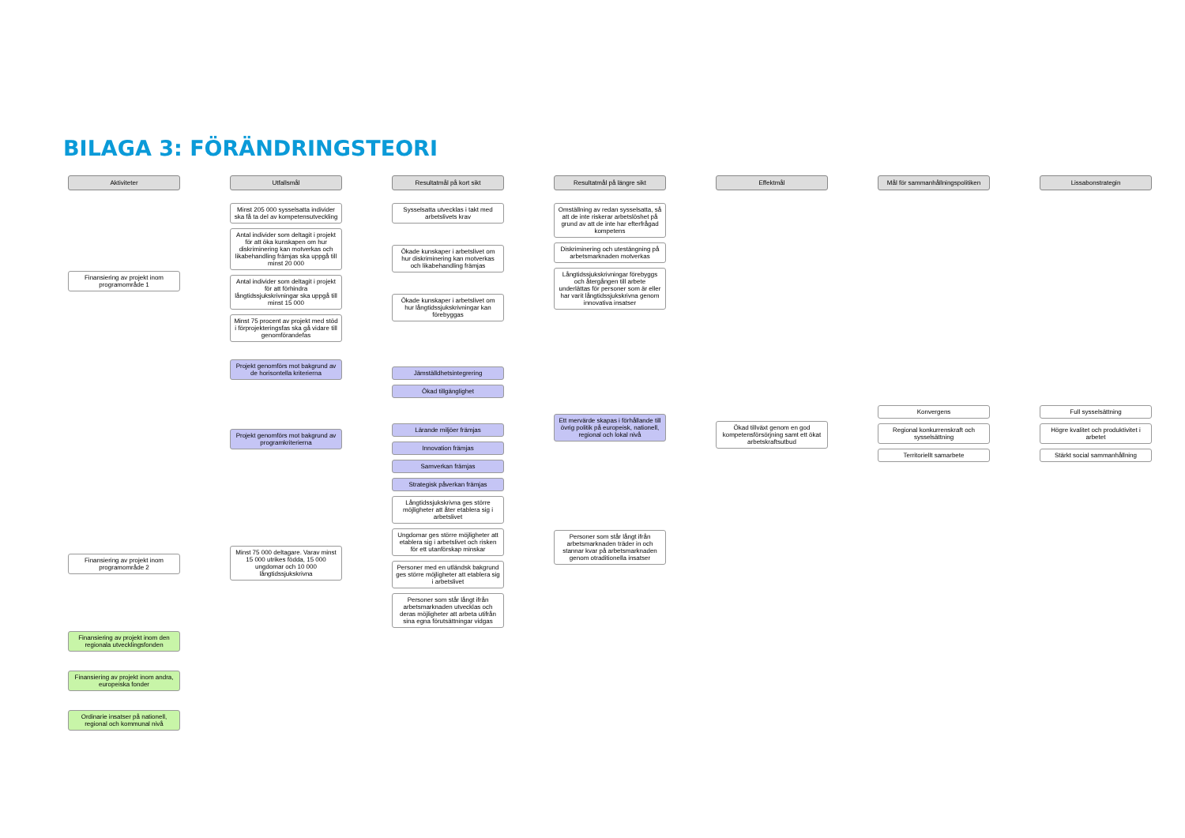BILAGA 3: FÖRÄNDRINGSTEORI
Aktiviteter
Finansiering av projekt inom programområde 1
Finansiering av projekt inom programområde 2
Finansiering av projekt inom den regionala utvecklingsfonden
Finansiering av projekt inom andra, europeiska fonder
Ordinarie insatser på nationell, regional och kommunal nivå
Utfallsmål
Minst 205 000 sysselsatta individer ska få ta del av kompetensutveckling
Antal individer som deltagit i projekt för att öka kunskapen om hur diskriminering kan motverkas och likabehandling främjas ska uppgå till minst 20 000
Antal individer som deltagit i projekt för att förhindra långtidssjukskrivningar ska uppgå till minst 15 000
Minst 75 procent av projekt med stöd i förprojekteringsfas ska gå vidare till genomförandefas
Projekt genomförs mot bakgrund av de horisontella kriterierna
Projekt genomförs mot bakgrund av programkriterierna
Minst 75 000 deltagare. Varav minst 15 000 utrikes födda, 15 000 ungdomar och 10 000 långtidssjukskrivna
Resultatmål på kort sikt
Sysselsatta utvecklas i takt med arbetslivets krav
Ökade kunskaper i arbetslivet om hur diskriminering kan motverkas och likabehandling främjas
Ökade kunskaper i arbetslivet om hur långtidssjukskrivningar kan förebyggas
Jämställdhetsintegrering
Ökad tillgänglighet
Lärande miljöer främjas
Innovation främjas
Samverkan främjas
Strategisk påverkan främjas
Långtidssjukskrivna ges större möjligheter att åter etablera sig i arbetslivet
Ungdomar ges större möjligheter att etablera sig i arbetslivet och risken för ett utanförskap minskar
Personer med en utländsk bakgrund ges större möjligheter att etablera sig i arbetslivet
Personer som står långt ifrån arbetsmarknaden utvecklas och deras möjligheter att arbeta utifrån sina egna förutsättningar vidgas
Resultatmål på längre sikt
Omställning av redan sysselsatta, så att de inte riskerar arbetslöshet på grund av att de inte har efterfrågad kompetens
Diskriminering och utestängning på arbetsmarknaden motverkas
Långtidssjukskrivningar förebyggs och återgången till arbete underlättas för personer som är eller har varit långtidssjukskrivna genom innovativa insatser
Ett mervärde skapas i förhållande till övrig politik på europeisk, nationell, regional och lokal nivå
Personer som står långt ifrån arbetsmarknaden träder in och stannar kvar på arbetsmarknaden genom otraditionella insatser
Effektmål
Ökad tillväxt genom en god kompetensförsörjning samt ett ökat arbetskraftsutbud
Mål för sammanhållningspolitiken
Konvergens
Regional konkurrenskraft och sysselsättning
Territoriellt samarbete
Lissabonstrategin
Full sysselsättning
Högre kvalitet och produktivitet i arbetet
Stärkt social sammanhållning